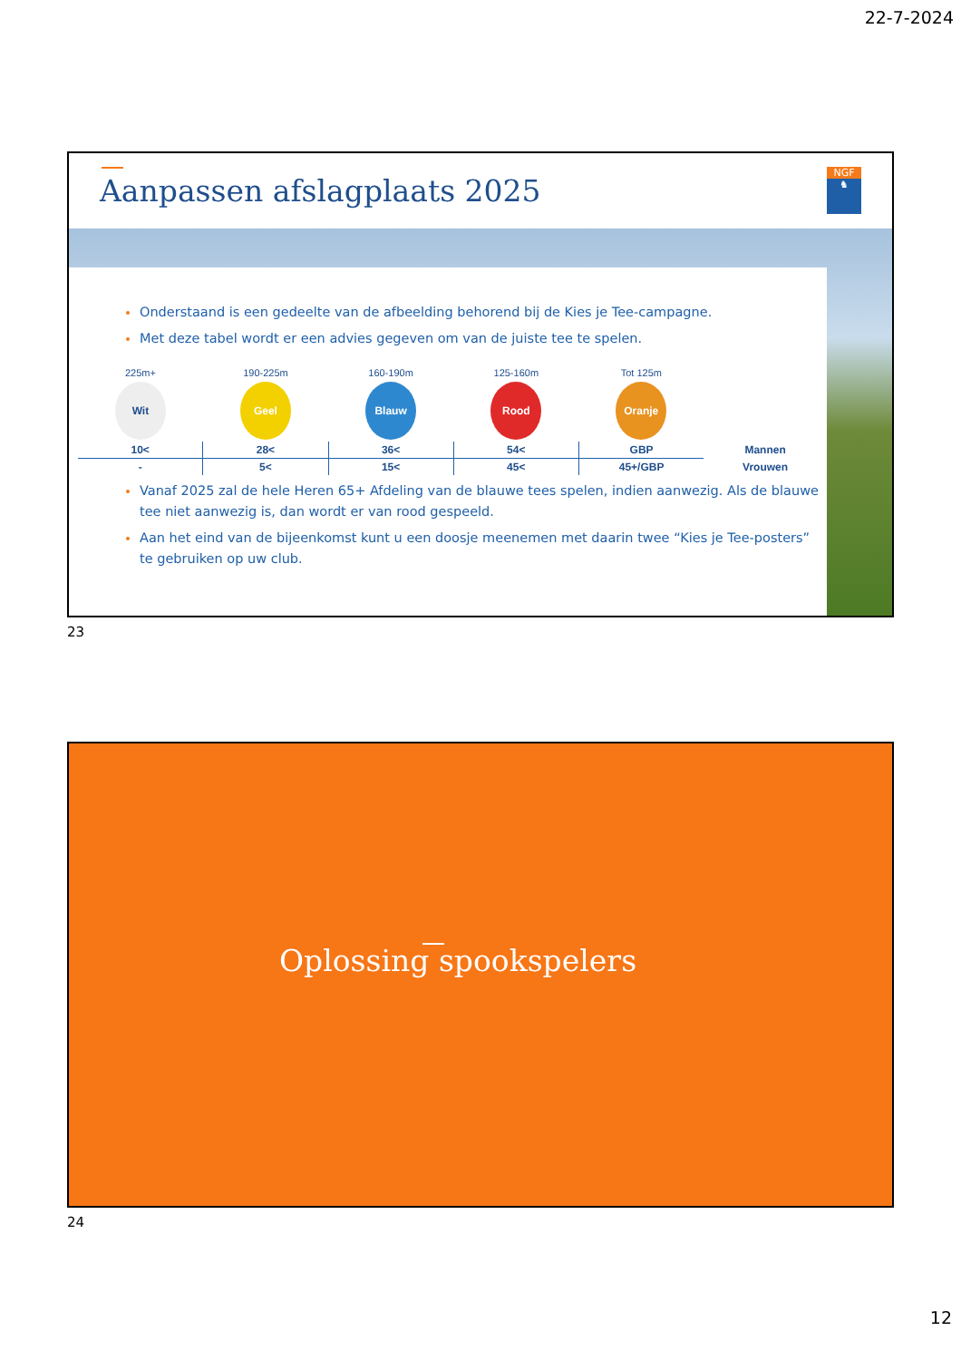22-7-2024
Aanpassen afslagplaats 2025
NGF
♞
Onderstaand is een gedeelte van de afbeelding behorend bij de Kies je Tee-campagne.
Met deze tabel wordt er een advies gegeven om van de juiste tee te spelen.
| 225m+ | 190-225m | 160-190m | 125-160m | Tot 125m | |
| Wit | Geel | Blauw | Rood | Oranje | |
| 10< | 28< | 36< | 54< | GBP | Mannen |
| - | 5< | 15< | 45< | 45+/GBP | Vrouwen |
Vanaf 2025 zal de hele Heren 65+ Afdeling van de blauwe tees spelen, indien aanwezig. Als de blauwe tee niet aanwezig is, dan wordt er van rood gespeeld.
Aan het eind van de bijeenkomst kunt u een doosje meenemen met daarin twee “Kies je Tee-posters” te gebruiken op uw club.
23
Oplossing spookspelers
24
12